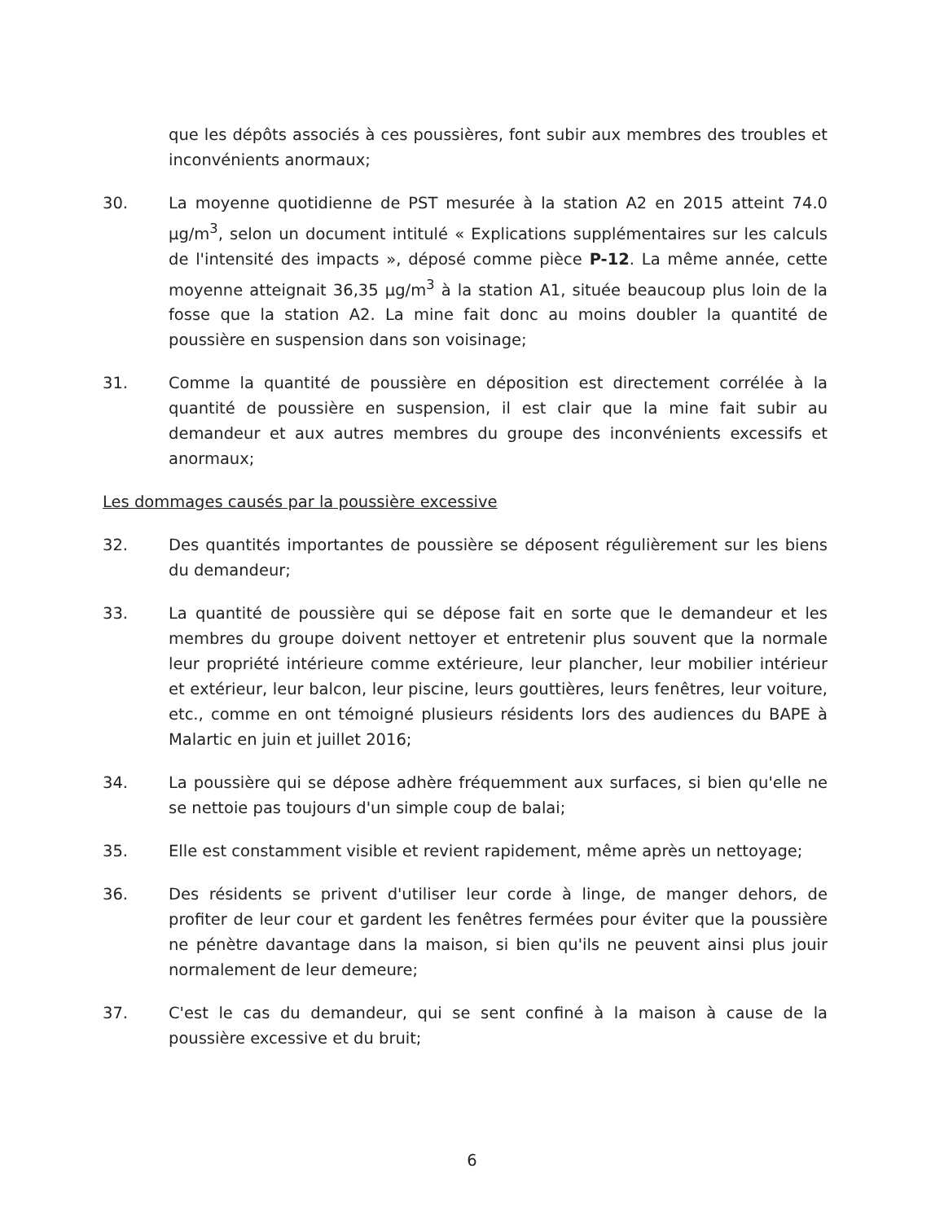que les dépôts associés à ces poussières, font subir aux membres des troubles et inconvénients anormaux;
30. La moyenne quotidienne de PST mesurée à la station A2 en 2015 atteint 74.0 µg/m<sup>3</sup>, selon un document intitulé « Explications supplémentaires sur les calculs de l'intensité des impacts », déposé comme pièce P-12. La même année, cette moyenne atteignait 36,35 µg/m<sup>3</sup> à la station A1, située beaucoup plus loin de la fosse que la station A2. La mine fait donc au moins doubler la quantité de poussière en suspension dans son voisinage;
31. Comme la quantité de poussière en déposition est directement corrélée à la quantité de poussière en suspension, il est clair que la mine fait subir au demandeur et aux autres membres du groupe des inconvénients excessifs et anormaux;
Les dommages causés par la poussière excessive
32. Des quantités importantes de poussière se déposent régulièrement sur les biens du demandeur;
33. La quantité de poussière qui se dépose fait en sorte que le demandeur et les membres du groupe doivent nettoyer et entretenir plus souvent que la normale leur propriété intérieure comme extérieure, leur plancher, leur mobilier intérieur et extérieur, leur balcon, leur piscine, leurs gouttières, leurs fenêtres, leur voiture, etc., comme en ont témoigné plusieurs résidents lors des audiences du BAPE à Malartic en juin et juillet 2016;
34. La poussière qui se dépose adhère fréquemment aux surfaces, si bien qu'elle ne se nettoie pas toujours d'un simple coup de balai;
35. Elle est constamment visible et revient rapidement, même après un nettoyage;
36. Des résidents se privent d'utiliser leur corde à linge, de manger dehors, de profiter de leur cour et gardent les fenêtres fermées pour éviter que la poussière ne pénètre davantage dans la maison, si bien qu'ils ne peuvent ainsi plus jouir normalement de leur demeure;
37. C'est le cas du demandeur, qui se sent confiné à la maison à cause de la poussière excessive et du bruit;
6